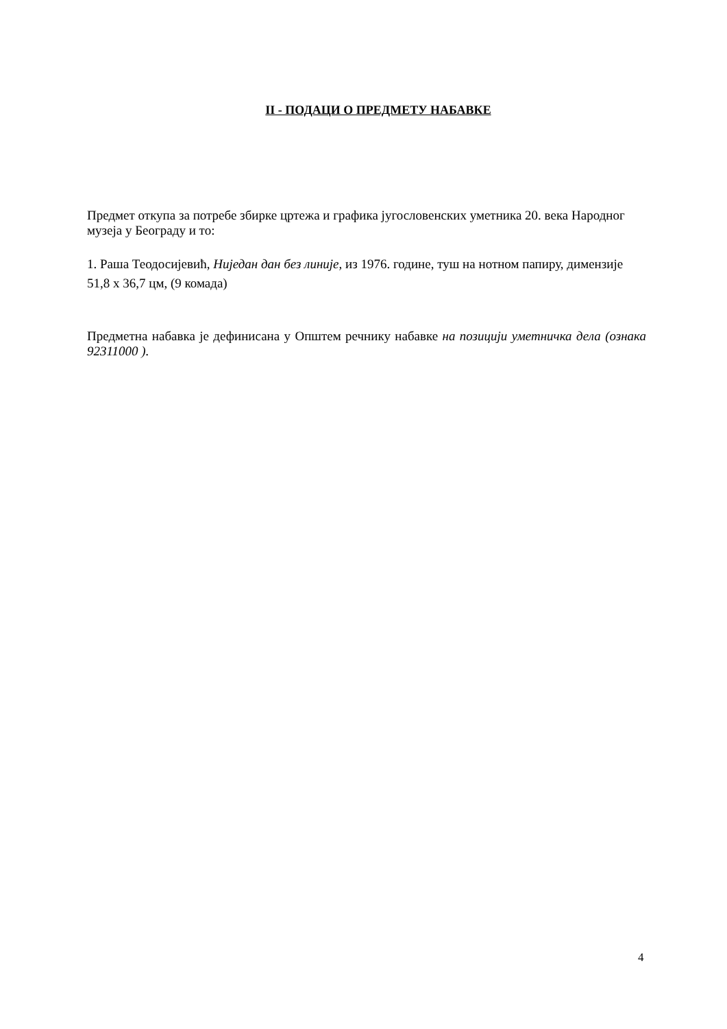II - ПОДАЦИ О ПРЕДМЕТУ НАБАВКЕ
Предмет откупа за потребе збирке цртежа и графика југословенских уметника 20. века Народног музеја у Београду и то:
1. Раша Теодосијевић, Ниједан дан без линије, из 1976. године, туш на нотном папиру, димензије 51,8 x 36,7 цм, (9 комада)
Предметна набавка је дефинисана у Општем речнику набавке на позицији уметничка дела (ознака 92311000 ).
4